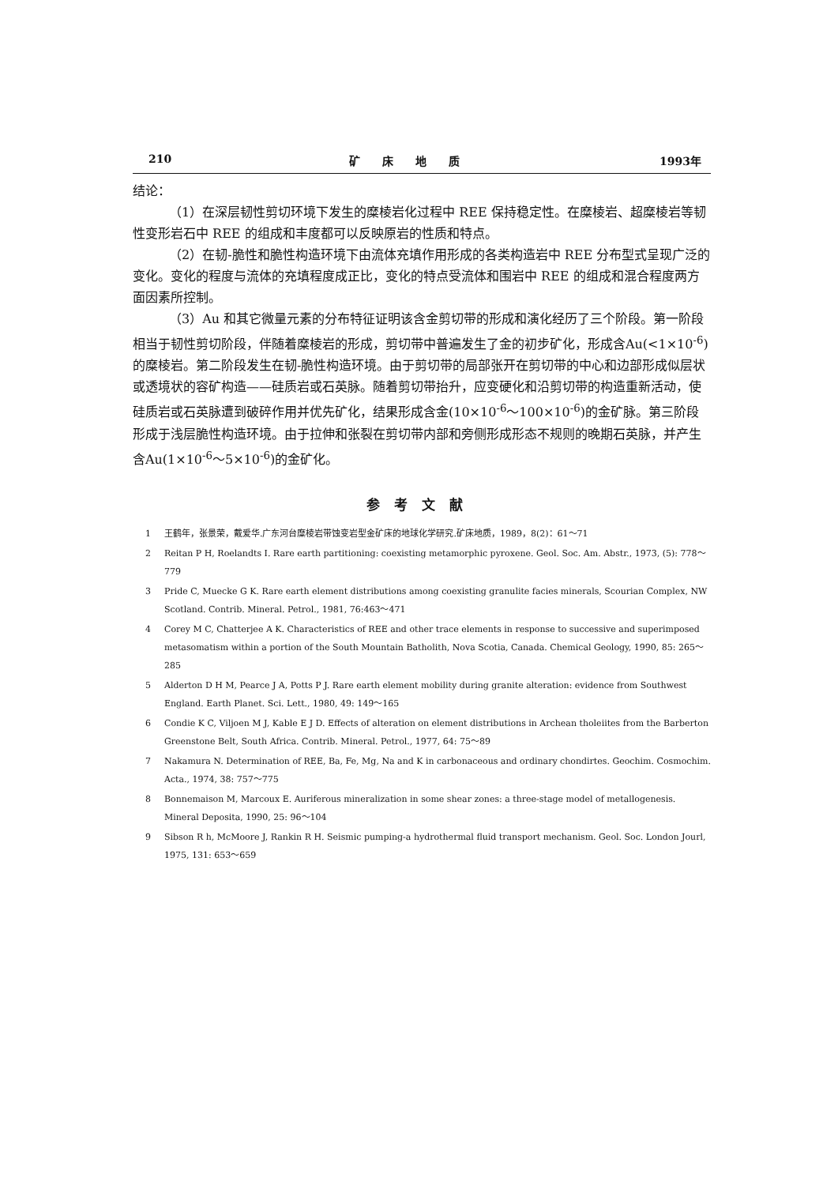210 矿床地质 1993年
结论：
（1）在深层韧性剪切环境下发生的糜棱岩化过程中 REE 保持稳定性。在糜棱岩、超糜棱岩等韧性变形岩石中 REE 的组成和丰度都可以反映原岩的性质和特点。
（2）在韧-脆性和脆性构造环境下由流体充填作用形成的各类构造岩中 REE 分布型式呈现广泛的变化。变化的程度与流体的充填程度成正比，变化的特点受流体和围岩中 REE 的组成和混合程度两方面因素所控制。
（3）Au 和其它微量元素的分布特征证明该含金剪切带的形成和演化经历了三个阶段。第一阶段相当于韧性剪切阶段，伴随着糜棱岩的形成，剪切带中普遍发生了金的初步矿化，形成含Au(<1×10<sup>-6</sup>) 的糜棱岩。第二阶段发生在韧-脆性构造环境。由于剪切带的局部张开在剪切带的中心和边部形成似层状或透境状的容矿构造——硅质岩或石英脉。随着剪切带抬升，应变硬化和沿剪切带的构造重新活动，使硅质岩或石英脉遭到破碎作用并优先矿化，结果形成含金(10×10<sup>-6</sup>～100×10<sup>-6</sup>)的金矿脉。第三阶段形成于浅层脆性构造环境。由于拉伸和张裂在剪切带内部和旁侧形成形态不规则的晚期石英脉，并产生含Au(1×10<sup>-6</sup>～5×10<sup>-6</sup>)的金矿化。
参考文献
1 王鹤年，张景荣，戴爱华.广东河台糜棱岩带蚀变岩型金矿床的地球化学研究.矿床地质，1989，8(2)：61～71
2 Reitan P H, Roelandts I. Rare earth partitioning: coexisting metamorphic pyroxene. Geol. Soc. Am. Abstr., 1973, (5): 778～779
3 Pride C, Muecke G K. Rare earth element distributions among coexisting granulite facies minerals, Scourian Complex, NW Scotland. Contrib. Mineral. Petrol., 1981, 76:463～471
4 Corey M C, Chatterjee A K. Characteristics of REE and other trace elements in response to successive and superimposed metasomatism within a portion of the South Mountain Batholith, Nova Scotia, Canada. Chemical Geology, 1990, 85: 265～285
5 Alderton D H M, Pearce J A, Potts P J. Rare earth element mobility during granite alteration: evidence from Southwest England. Earth Planet. Sci. Lett., 1980, 49: 149～165
6 Condie K C, Viljoen M J, Kable E J D. Effects of alteration on element distributions in Archean tholeiites from the Barberton Greenstone Belt, South Africa. Contrib. Mineral. Petrol., 1977, 64: 75～89
7 Nakamura N. Determination of REE, Ba, Fe, Mg, Na and K in carbonaceous and ordinary chondirtes. Geochim. Cosmochim. Acta., 1974, 38: 757～775
8 Bonnemaison M, Marcoux E. Auriferous mineralization in some shear zones: a three-stage model of metallogenesis. Mineral Deposita, 1990, 25: 96～104
9 Sibson R h, McMoore J, Rankin R H. Seismic pumping-a hydrothermal fluid transport mechanism. Geol. Soc. London Jourl, 1975, 131: 653～659